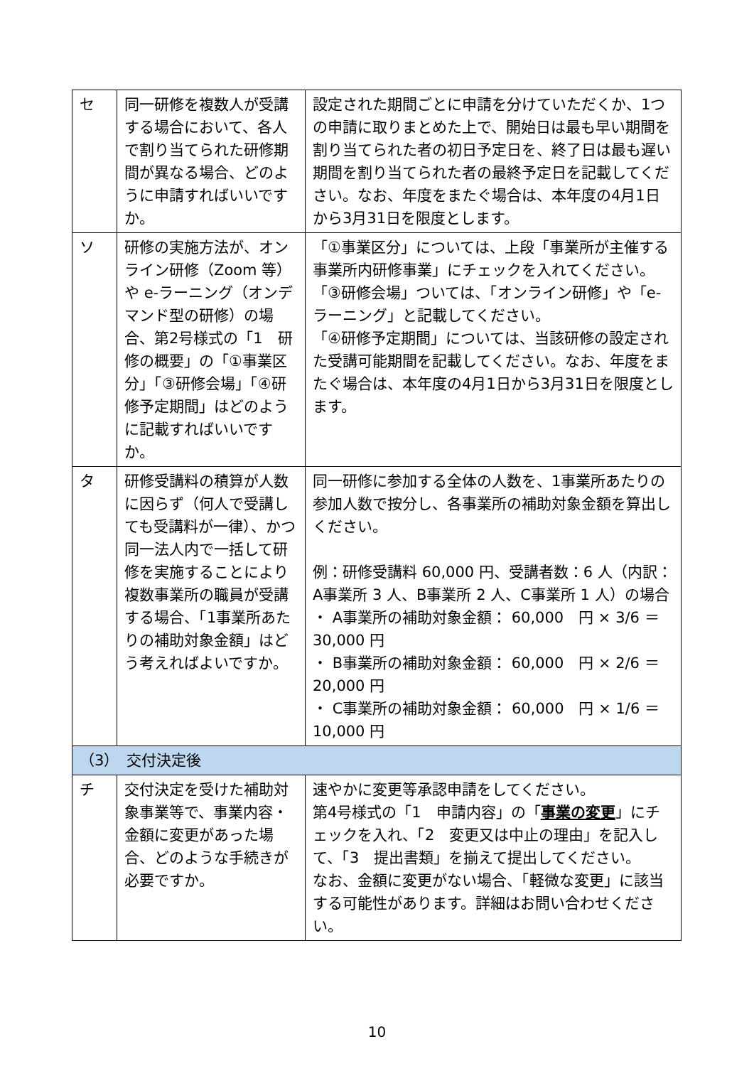| セ | 同一研修を複数人が受講する場合において、各人で割り当てられた研修期間が異なる場合、どのように申請すればいいですか。 | 設定された期間ごとに申請を分けていただくか、1つの申請に取りまとめた上で、開始日は最も早い期間を割り当てられた者の初日予定日を、終了日は最も遅い期間を割り当てられた者の最終予定日を記載してください。なお、年度をまたぐ場合は、本年度の4月1日から3月31日を限度とします。 |
| ソ | 研修の実施方法が、オンライン研修（Zoom 等）や e-ラーニング（オンデマンド型の研修）の場合、第2号様式の「1 研修の概要」の「①事業区分」「③研修会場」「④研修予定期間」はどのように記載すればいいですか。 | 「①事業区分」については、上段「事業所が主催する事業所内研修事業」にチェックを入れてください。 「③研修会場」ついては、「オンライン研修」や「e-ラーニング」と記載してください。 「④研修予定期間」については、当該研修の設定された受講可能期間を記載してください。なお、年度をまたぐ場合は、本年度の4月1日から3月31日を限度とします。 |
| タ | 研修受講料の積算が人数に因らず（何人で受講しても受講料が一律）、かつ同一法人内で一括して研修を実施することにより複数事業所の職員が受講する場合、「1事業所あたりの補助対象金額」はどう考えればよいですか。 | 同一研修に参加する全体の人数を、1事業所あたりの参加人数で按分し、各事業所の補助対象金額を算出しください。 例：研修受講料 60,000 円、受講者数：6 人（内訳：A事業所 3 人、B事業所 2 人、C事業所 1 人）の場合 ・ A事業所の補助対象金額： 60,000 円 × 3/6 ＝ 30,000 円 ・ B事業所の補助対象金額： 60,000 円 × 2/6 ＝ 20,000 円 ・ C事業所の補助対象金額： 60,000 円 × 1/6 ＝ 10,000 円 |
| （3） 交付決定後 | | |
| チ | 交付決定を受けた補助対象事業等で、事業内容・金額に変更があった場合、どのような手続きが必要ですか。 | 速やかに変更等承認申請をしてください。 第4号様式の「1 申請内容」の「 事業の変更 」にチェックを入れ、「2 変更又は中止の理由」を記入して、「3 提出書類」を揃えて提出してください。 なお、金額に変更がない場合、「軽微な変更」に該当する可能性があります。詳細はお問い合わせください。 |
10